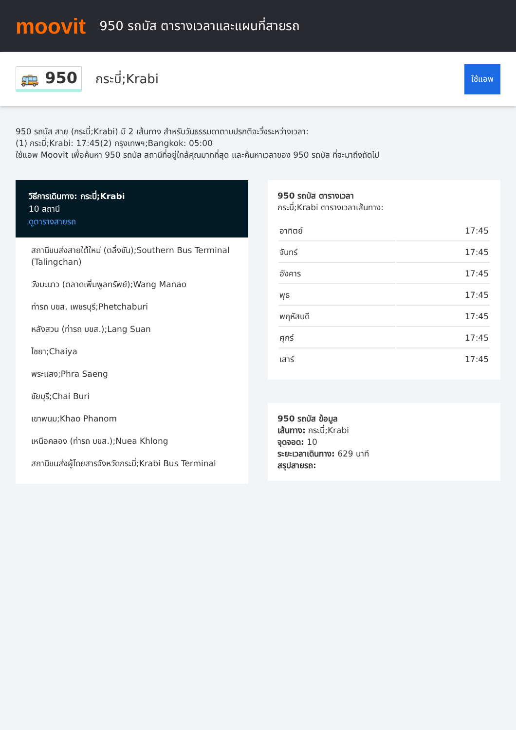moovit
950 รถบัส ตารางเวลาและแผนที่สายรถ
🚌 950 กระบี่;Krabi ใช้แอพ
950 รถบัส สาย (กระบี่;Krabi) มี 2 เส้นทาง สำหรับวันธรรมดาตามปรกติจะวิ่งระหว่างเวลา:
(1) กระบี่;Krabi: 17:45(2) กรุงเทพฯ;Bangkok: 05:00
ใช้แอพ Moovit เพื่อค้นหา 950 รถบัส สถานีที่อยู่ใกล้คุณมากที่สุด และค้นหาเวลาของ 950 รถบัส ที่จะมาถึงถัดไป
วิธีการเดินทาง: กระบี่;Krabi
10 สถานี
ดูตารางสายรถ
สถานีขนส่งสายใต้ใหม่ (ตลิ่งชัน);Southern Bus Terminal (Talingchan)
วังมะนาว (ตลาดเพิ่มพูลทรัพย์);Wang Manao
ท่ารถ บขส. เพชรบุรี;Phetchaburi
หลังสวน (ท่ารถ บขส.);Lang Suan
ไชยา;Chaiya
พระแสง;Phra Saeng
ชัยบุรี;Chai Buri
เขาพนม;Khao Phanom
เหนือคลอง (ท่ารถ บขส.);Nuea Khlong
สถานีขนส่งผู้โดยสารจังหวัดกระบี่;Krabi Bus Terminal
950 รถบัส ตารางเวลา
กระบี่;Krabi ตารางเวลาเส้นทาง:
| อาทิตย์ | 17:45 |
| จันทร์ | 17:45 |
| อังคาร | 17:45 |
| พุธ | 17:45 |
| พฤหัสบดี | 17:45 |
| ศุกร์ | 17:45 |
| เสาร์ | 17:45 |
950 รถบัส ข้อมูล
เส้นทาง: กระบี่;Krabi
จุดจอด: 10
ระยะเวลาเดินทาง: 629 นาที
สรุปสายรถ: